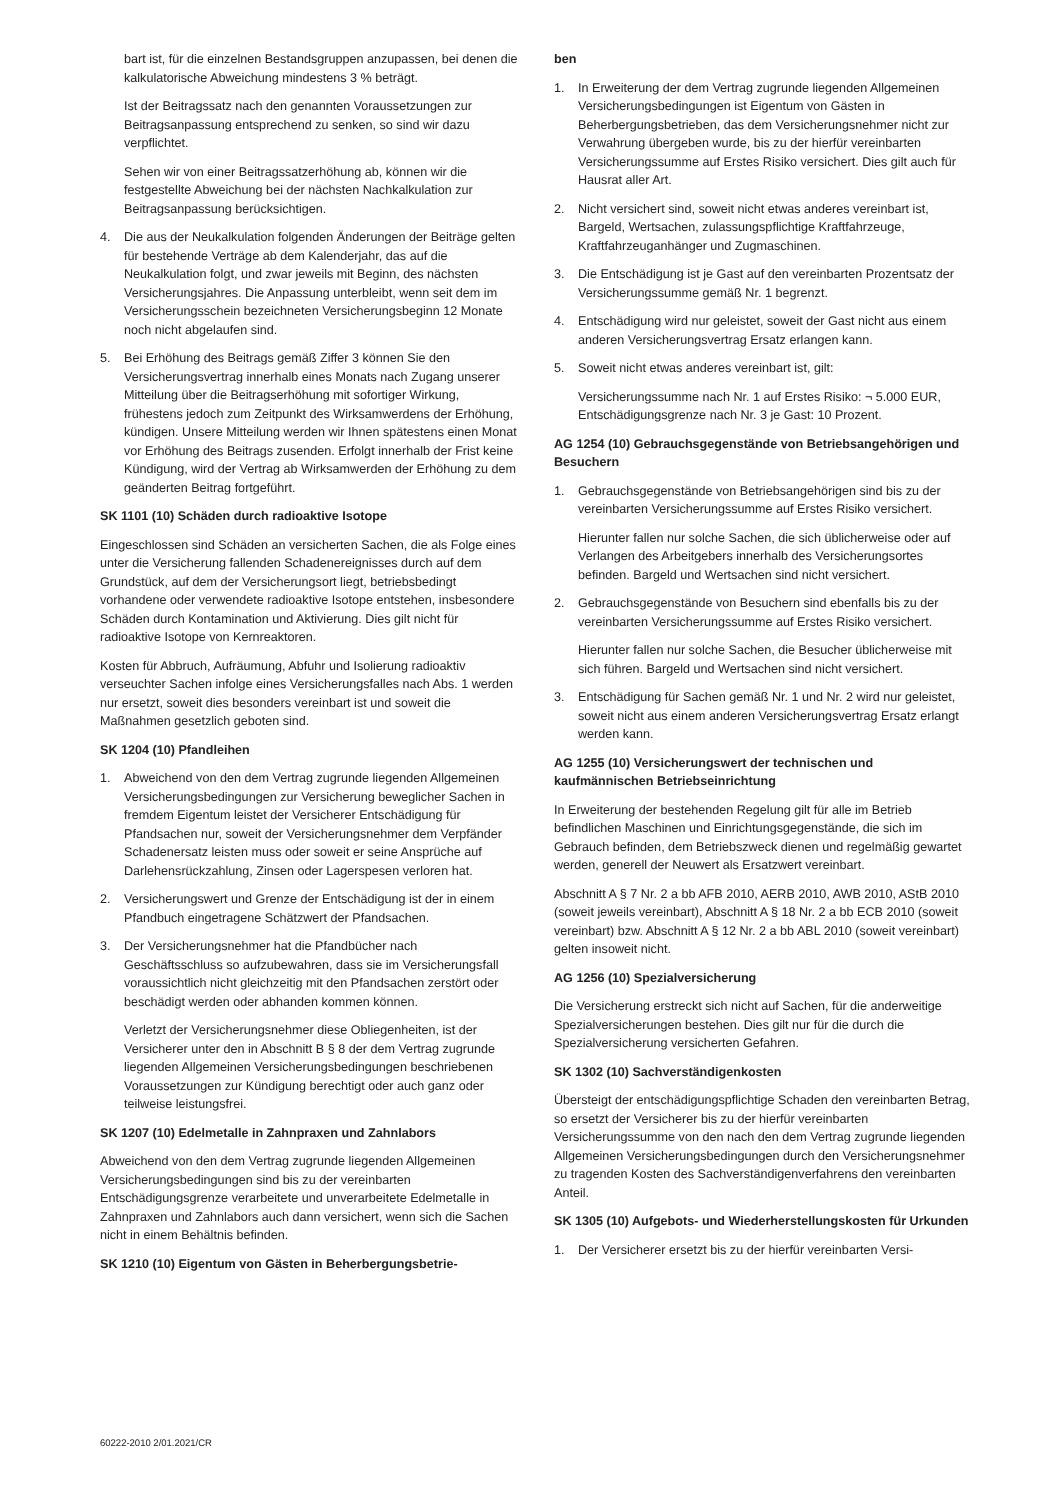bart ist, für die einzelnen Bestandsgruppen anzupassen, bei denen die kalkulatorische Abweichung mindestens 3 % beträgt.
Ist der Beitragssatz nach den genannten Voraussetzungen zur Beitragsanpassung entsprechend zu senken, so sind wir dazu verpflichtet.
Sehen wir von einer Beitragssatzerhöhung ab, können wir die festgestellte Abweichung bei der nächsten Nachkalkulation zur Beitragsanpassung berücksichtigen.
4. Die aus der Neukalkulation folgenden Änderungen der Beiträge gelten für bestehende Verträge ab dem Kalenderjahr, das auf die Neukalkulation folgt, und zwar jeweils mit Beginn, des nächsten Versicherungsjahres. Die Anpassung unterbleibt, wenn seit dem im Versicherungsschein bezeichneten Versicherungsbeginn 12 Monate noch nicht abgelaufen sind.
5. Bei Erhöhung des Beitrags gemäß Ziffer 3 können Sie den Versicherungsvertrag innerhalb eines Monats nach Zugang unserer Mitteilung über die Beitragserhöhung mit sofortiger Wirkung, frühestens jedoch zum Zeitpunkt des Wirksamwerdens der Erhöhung, kündigen. Unsere Mitteilung werden wir Ihnen spätestens einen Monat vor Erhöhung des Beitrags zusenden. Erfolgt innerhalb der Frist keine Kündigung, wird der Vertrag ab Wirksamwerden der Erhöhung zu dem geänderten Beitrag fortgeführt.
SK 1101 (10) Schäden durch radioaktive Isotope
Eingeschlossen sind Schäden an versicherten Sachen, die als Folge eines unter die Versicherung fallenden Schadenereignisses durch auf dem Grundstück, auf dem der Versicherungsort liegt, betriebsbedingt vorhandene oder verwendete radioaktive Isotope entstehen, insbesondere Schäden durch Kontamination und Aktivierung. Dies gilt nicht für radioaktive Isotope von Kernreaktoren.
Kosten für Abbruch, Aufräumung, Abfuhr und Isolierung radioaktiv verseuchter Sachen infolge eines Versicherungsfalles nach Abs. 1 werden nur ersetzt, soweit dies besonders vereinbart ist und soweit die Maßnahmen gesetzlich geboten sind.
SK 1204 (10) Pfandleihen
1. Abweichend von den dem Vertrag zugrunde liegenden Allgemeinen Versicherungsbedingungen zur Versicherung beweglicher Sachen in fremdem Eigentum leistet der Versicherer Entschädigung für Pfandsachen nur, soweit der Versicherungsnehmer dem Verpfänder Schadenersatz leisten muss oder soweit er seine Ansprüche auf Darlehensrückzahlung, Zinsen oder Lagerspesen verloren hat.
2. Versicherungswert und Grenze der Entschädigung ist der in einem Pfandbuch eingetragene Schätzwert der Pfandsachen.
3. Der Versicherungsnehmer hat die Pfandbücher nach Geschäftsschluss so aufzubewahren, dass sie im Versicherungsfall voraussichtlich nicht gleichzeitig mit den Pfandsachen zerstört oder beschädigt werden oder abhanden kommen können.
Verletzt der Versicherungsnehmer diese Obliegenheiten, ist der Versicherer unter den in Abschnitt B § 8 der dem Vertrag zugrunde liegenden Allgemeinen Versicherungsbedingungen beschriebenen Voraussetzungen zur Kündigung berechtigt oder auch ganz oder teilweise leistungsfrei.
SK 1207 (10) Edelmetalle in Zahnpraxen und Zahnlabors
Abweichend von den dem Vertrag zugrunde liegenden Allgemeinen Versicherungsbedingungen sind bis zu der vereinbarten Entschädigungsgrenze verarbeitete und unverarbeitete Edelmetalle in Zahnpraxen und Zahnlabors auch dann versichert, wenn sich die Sachen nicht in einem Behältnis befinden.
SK 1210 (10) Eigentum von Gästen in Beherbergungsbetrie-
ben
1. In Erweiterung der dem Vertrag zugrunde liegenden Allgemeinen Versicherungsbedingungen ist Eigentum von Gästen in Beherbergungsbetrieben, das dem Versicherungsnehmer nicht zur Verwahrung übergeben wurde, bis zu der hierfür vereinbarten Versicherungssumme auf Erstes Risiko versichert. Dies gilt auch für Hausrat aller Art.
2. Nicht versichert sind, soweit nicht etwas anderes vereinbart ist, Bargeld, Wertsachen, zulassungspflichtige Kraftfahrzeuge, Kraftfahrzeuganhänger und Zugmaschinen.
3. Die Entschädigung ist je Gast auf den vereinbarten Prozentsatz der Versicherungssumme gemäß Nr. 1 begrenzt.
4. Entschädigung wird nur geleistet, soweit der Gast nicht aus einem anderen Versicherungsvertrag Ersatz erlangen kann.
5. Soweit nicht etwas anderes vereinbart ist, gilt:
Versicherungssumme nach Nr. 1 auf Erstes Risiko: ¬ 5.000 EUR, Entschädigungsgrenze nach Nr. 3 je Gast: 10 Prozent.
AG 1254 (10) Gebrauchsgegenstände von Betriebsangehörigen und Besuchern
1. Gebrauchsgegenstände von Betriebsangehörigen sind bis zu der vereinbarten Versicherungssumme auf Erstes Risiko versichert.
Hierunter fallen nur solche Sachen, die sich üblicherweise oder auf Verlangen des Arbeitgebers innerhalb des Versicherungsortes befinden. Bargeld und Wertsachen sind nicht versichert.
2. Gebrauchsgegenstände von Besuchern sind ebenfalls bis zu der vereinbarten Versicherungssumme auf Erstes Risiko versichert.
Hierunter fallen nur solche Sachen, die Besucher üblicherweise mit sich führen. Bargeld und Wertsachen sind nicht versichert.
3. Entschädigung für Sachen gemäß Nr. 1 und Nr. 2 wird nur geleistet, soweit nicht aus einem anderen Versicherungsvertrag Ersatz erlangt werden kann.
AG 1255 (10) Versicherungswert der technischen und kaufmännischen Betriebseinrichtung
In Erweiterung der bestehenden Regelung gilt für alle im Betrieb befindlichen Maschinen und Einrichtungsgegenstände, die sich im Gebrauch befinden, dem Betriebszweck dienen und regelmäßig gewartet werden, generell der Neuwert als Ersatzwert vereinbart.
Abschnitt A § 7 Nr. 2 a bb AFB 2010, AERB 2010, AWB 2010, AStB 2010 (soweit jeweils vereinbart), Abschnitt A § 18 Nr. 2 a bb ECB 2010 (soweit vereinbart) bzw. Abschnitt A § 12 Nr. 2 a bb ABL 2010 (soweit vereinbart) gelten insoweit nicht.
AG 1256 (10) Spezialversicherung
Die Versicherung erstreckt sich nicht auf Sachen, für die anderweitige Spezialversicherungen bestehen. Dies gilt nur für die durch die Spezialversicherung versicherten Gefahren.
SK 1302 (10) Sachverständigenkosten
Übersteigt der entschädigungspflichtige Schaden den vereinbarten Betrag, so ersetzt der Versicherer bis zu der hierfür vereinbarten Versicherungssumme von den nach den dem Vertrag zugrunde liegenden Allgemeinen Versicherungsbedingungen durch den Versicherungsnehmer zu tragenden Kosten des Sachverständigenverfahrens den vereinbarten Anteil.
SK 1305 (10) Aufgebots- und Wiederherstellungskosten für Urkunden
1. Der Versicherer ersetzt bis zu der hierfür vereinbarten Versi-
60222-2010 2/01.2021/CR